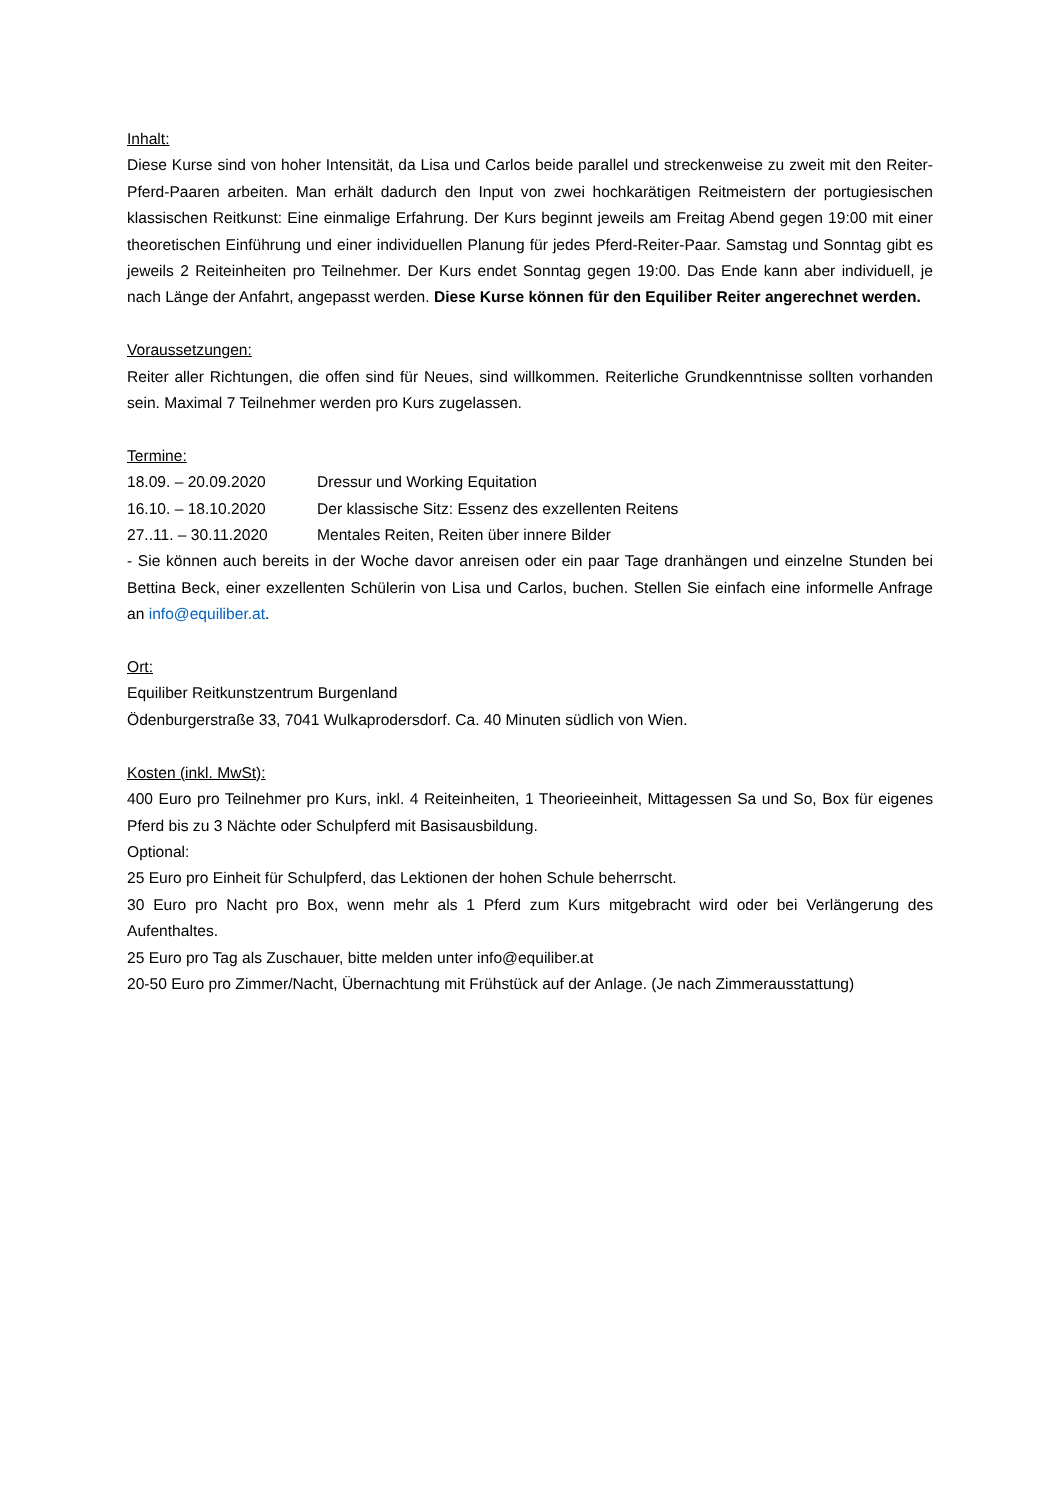Inhalt:
Diese Kurse sind von hoher Intensität, da Lisa und Carlos beide parallel und streckenweise zu zweit mit den Reiter-Pferd-Paaren arbeiten. Man erhält dadurch den Input von zwei hochkarätigen Reitmeistern der portugiesischen klassischen Reitkunst: Eine einmalige Erfahrung. Der Kurs beginnt jeweils am Freitag Abend gegen 19:00 mit einer theoretischen Einführung und einer individuellen Planung für jedes Pferd-Reiter-Paar. Samstag und Sonntag gibt es jeweils 2 Reiteinheiten pro Teilnehmer. Der Kurs endet Sonntag gegen 19:00. Das Ende kann aber individuell, je nach Länge der Anfahrt, angepasst werden. Diese Kurse können für den Equiliber Reiter angerechnet werden.
Voraussetzungen:
Reiter aller Richtungen, die offen sind für Neues, sind willkommen. Reiterliche Grundkenntnisse sollten vorhanden sein. Maximal 7 Teilnehmer werden pro Kurs zugelassen.
Termine:
18.09. – 20.09.2020 Dressur und Working Equitation
16.10. – 18.10.2020 Der klassische Sitz: Essenz des exzellenten Reitens
27..11. – 30.11.2020 Mentales Reiten, Reiten über innere Bilder
- Sie können auch bereits in der Woche davor anreisen oder ein paar Tage dranhängen und einzelne Stunden bei Bettina Beck, einer exzellenten Schülerin von Lisa und Carlos, buchen. Stellen Sie einfach eine informelle Anfrage an info@equiliber.at.
Ort:
Equiliber Reitkunstzentrum Burgenland
Ödenburgerstraße 33, 7041 Wulkaprodersdorf. Ca. 40 Minuten südlich von Wien.
Kosten (inkl. MwSt):
400 Euro pro Teilnehmer pro Kurs, inkl. 4 Reiteinheiten, 1 Theorieeinheit, Mittagessen Sa und So, Box für eigenes Pferd bis zu 3 Nächte oder Schulpferd mit Basisausbildung.
Optional:
25 Euro pro Einheit für Schulpferd, das Lektionen der hohen Schule beherrscht.
30 Euro pro Nacht pro Box, wenn mehr als 1 Pferd zum Kurs mitgebracht wird oder bei Verlängerung des Aufenthaltes.
25 Euro pro Tag als Zuschauer, bitte melden unter info@equiliber.at
20-50 Euro pro Zimmer/Nacht, Übernachtung mit Frühstück auf der Anlage. (Je nach Zimmerausstattung)